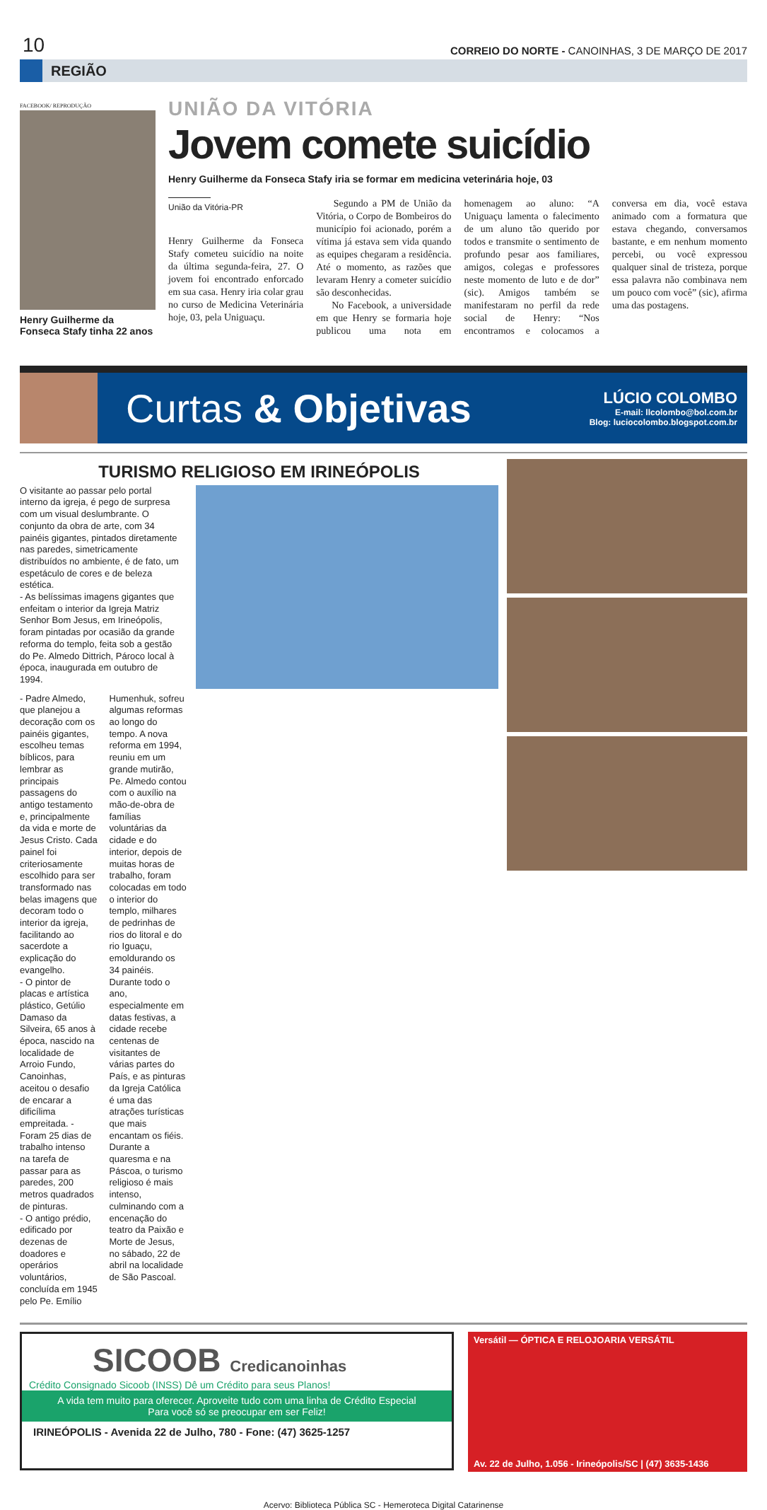10
CORREIO DO NORTE - CANOINHAS, 3 DE MARÇO DE 2017
REGIÃO
FACEBOOK/ REPRODUÇÃO
Henry Guilherme da Fonseca Stafy tinha 22 anos
UNIÃO DA VITÓRIA
Jovem comete suicídio
Henry Guilherme da Fonseca Stafy iria se formar em medicina veterinária hoje, 03
União da Vitória-PR
Henry Guilherme da Fonseca Stafy cometeu suicídio na noite da última segunda-feira, 27. O jovem foi encontrado enforcado em sua casa. Henry iria colar grau no curso de Medicina Veterinária hoje, 03, pela Uniguaçu.
Segundo a PM de União da Vitória, o Corpo de Bombeiros do município foi acionado, porém a vítima já estava sem vida quando as equipes chegaram a residência. Até o momento, as razões que levaram Henry a cometer suicídio são desconhecidas.
No Facebook, a universidade em que Henry se formaria hoje publicou uma nota em homenagem ao aluno: “A Uniguaçu lamenta o falecimento de um aluno tão querido por todos e transmite o sentimento de profundo pesar aos familiares, amigos, colegas e professores neste momento de luto e de dor” (sic). Amigos também se manifestaram no perfil da rede social de Henry: “Nos encontramos e colocamos a conversa em dia, você estava animado com a formatura que estava chegando, conversamos bastante, e em nenhum momento percebi, ou você expressou qualquer sinal de tristeza, porque essa palavra não combinava nem um pouco com você” (sic), afirma uma das postagens.
Curtas & Objetivas
LÚCIO COLOMBO
E-mail: llcolombo@bol.com.br
Blog: luciocolombo.blogspot.com.br
TURISMO RELIGIOSO EM IRINEÓPOLIS
O visitante ao passar pelo portal interno da igreja, é pego de surpresa com um visual deslumbrante. O conjunto da obra de arte, com 34 painéis gigantes, pintados diretamente nas paredes, simetricamente distribuídos no ambiente, é de fato, um espetáculo de cores e de beleza estética.
- As belíssimas imagens gigantes que enfeitam o interior da Igreja Matriz Senhor Bom Jesus, em Irineópolis, foram pintadas por ocasião da grande reforma do templo, feita sob a gestão do Pe. Almedo Dittrich, Pároco local à época, inaugurada em outubro de 1994.
- Padre Almedo, que planejou a decoração com os painéis gigantes, escolheu temas bíblicos, para lembrar as principais passagens do antigo testamento e, principalmente da vida e morte de Jesus Cristo. Cada painel foi criteriosamente escolhido para ser transformado nas belas imagens que decoram todo o interior da igreja, facilitando ao sacerdote a explicação do evangelho.
- O pintor de placas e artística plástico, Getúlio Damaso da Silveira, 65 anos à época, nascido na localidade de Arroio Fundo, Canoinhas, aceitou o desafio de encarar a dificílima empreitada. - Foram 25 dias de trabalho intenso na tarefa de passar para as paredes, 200 metros quadrados de pinturas.
- O antigo prédio, edificado por dezenas de doadores e operários voluntários, concluída em 1945 pelo Pe. Emílio
Humenhuk, sofreu algumas reformas ao longo do tempo. A nova reforma em 1994, reuniu em um grande mutirão, Pe. Almedo contou com o auxílio na mão-de-obra de famílias voluntárias da cidade e do interior, depois de muitas horas de trabalho, foram colocadas em todo o interior do templo, milhares de pedrinhas de rios do litoral e do rio Iguaçu, emoldurando os 34 painéis. Durante todo o ano, especialmente em datas festivas, a cidade recebe centenas de visitantes de várias partes do País, e as pinturas da Igreja Católica é uma das atrações turísticas que mais encantam os fiéis. Durante a quaresma e na Páscoa, o turismo religioso é mais intenso, culminando com a encenação do teatro da Paixão e Morte de Jesus, no sábado, 22 de abril na localidade de São Pascoal.
SICOOB Credicanoinhas
Crédito Consignado Sicoob (INSS) Dê um Crédito para seus Planos!
A vida tem muito para oferecer. Aproveite tudo com uma linha de Crédito Especial
Para você só se preocupar em ser Feliz!
IRINEÓPOLIS - Avenida 22 de Julho, 780 - Fone: (47) 3625-1257
Versátil — ÓPTICA E RELOJOARIA VERSÁTIL
Av. 22 de Julho, 1.056 - Irineópolis/SC | (47) 3635-1436
Acervo: Biblioteca Pública SC - Hemeroteca Digital Catarinense